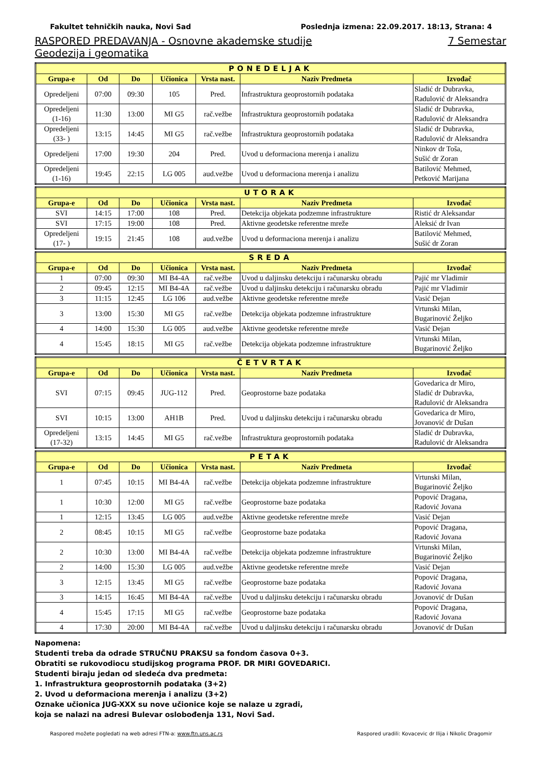Fakultet tehničkih nauka, Novi Sad Poslednja izmena: 22.09.2017. 18:13, Strana: 4
RASPORED PREDAVANJA - Osnovne akademske studije 7 Semestar
Geodezija i geomatika
| PONEDELJAK | | | | | | |
| Grupa-e | Od | Do | Učionica | Vrsta nast. | Naziv Predmeta | Izvođač |
| Opredeljeni | 07:00 | 09:30 | 105 | Pred. | Infrastruktura geoprostornih podataka | Sladić dr Dubravka, Radulović dr Aleksandra |
| Opredeljeni (1-16) | 11:30 | 13:00 | MI G5 | rač.vežbe | Infrastruktura geoprostornih podataka | Sladić dr Dubravka, Radulović dr Aleksandra |
| Opredeljeni (33- ) | 13:15 | 14:45 | MI G5 | rač.vežbe | Infrastruktura geoprostornih podataka | Sladić dr Dubravka, Radulović dr Aleksandra |
| Opredeljeni | 17:00 | 19:30 | 204 | Pred. | Uvod u deformaciona merenja i analizu | Ninkov dr Toša, Sušić dr Zoran |
| Opredeljeni (1-16) | 19:45 | 22:15 | LG 005 | aud.vežbe | Uvod u deformaciona merenja i analizu | Batilović Mehmed, Petković Marijana |
| UTORAK | | | | | | |
| Grupa-e | Od | Do | Učionica | Vrsta nast. | Naziv Predmeta | Izvođač |
| SVI | 14:15 | 17:00 | 108 | Pred. | Detekcija objekata podzemne infrastrukture | Ristić dr Aleksandar |
| SVI | 17:15 | 19:00 | 108 | Pred. | Aktivne geodetske referentne mreže | Aleksić dr Ivan |
| Opredeljeni (17- ) | 19:15 | 21:45 | 108 | aud.vežbe | Uvod u deformaciona merenja i analizu | Batilović Mehmed, Sušić dr Zoran |
| SREDA | | | | | | |
| Grupa-e | Od | Do | Učionica | Vrsta nast. | Naziv Predmeta | Izvođač |
| 1 | 07:00 | 09:30 | MI B4-4A | rač.vežbe | Uvod u daljinsku detekciju i računarsku obradu | Pajić mr Vladimir |
| 2 | 09:45 | 12:15 | MI B4-4A | rač.vežbe | Uvod u daljinsku detekciju i računarsku obradu | Pajić mr Vladimir |
| 3 | 11:15 | 12:45 | LG 106 | aud.vežbe | Aktivne geodetske referentne mreže | Vasić Dejan |
| 3 | 13:00 | 15:30 | MI G5 | rač.vežbe | Detekcija objekata podzemne infrastrukture | Vrtunski Milan, Bugarinović Željko |
| 4 | 14:00 | 15:30 | LG 005 | aud.vežbe | Aktivne geodetske referentne mreže | Vasić Dejan |
| 4 | 15:45 | 18:15 | MI G5 | rač.vežbe | Detekcija objekata podzemne infrastrukture | Vrtunski Milan, Bugarinović Željko |
| ČETVRTAK | | | | | | |
| Grupa-e | Od | Do | Učionica | Vrsta nast. | Naziv Predmeta | Izvođač |
| SVI | 07:15 | 09:45 | JUG-112 | Pred. | Geoprostorne baze podataka | Govedarica dr Miro, Sladić dr Dubravka, Radulović dr Aleksandra |
| SVI | 10:15 | 13:00 | AH1B | Pred. | Uvod u daljinsku detekciju i računarsku obradu | Govedarica dr Miro, Jovanović dr Dušan |
| Opredeljeni (17-32) | 13:15 | 14:45 | MI G5 | rač.vežbe | Infrastruktura geoprostornih podataka | Sladić dr Dubravka, Radulović dr Aleksandra |
| PETAK | | | | | | |
| Grupa-e | Od | Do | Učionica | Vrsta nast. | Naziv Predmeta | Izvođač |
| 1 | 07:45 | 10:15 | MI B4-4A | rač.vežbe | Detekcija objekata podzemne infrastrukture | Vrtunski Milan, Bugarinović Željko |
| 1 | 10:30 | 12:00 | MI G5 | rač.vežbe | Geoprostorne baze podataka | Popović Dragana, Radović Jovana |
| 1 | 12:15 | 13:45 | LG 005 | aud.vežbe | Aktivne geodetske referentne mreže | Vasić Dejan |
| 2 | 08:45 | 10:15 | MI G5 | rač.vežbe | Geoprostorne baze podataka | Popović Dragana, Radović Jovana |
| 2 | 10:30 | 13:00 | MI B4-4A | rač.vežbe | Detekcija objekata podzemne infrastrukture | Vrtunski Milan, Bugarinović Željko |
| 2 | 14:00 | 15:30 | LG 005 | aud.vežbe | Aktivne geodetske referentne mreže | Vasić Dejan |
| 3 | 12:15 | 13:45 | MI G5 | rač.vežbe | Geoprostorne baze podataka | Popović Dragana, Radović Jovana |
| 3 | 14:15 | 16:45 | MI B4-4A | rač.vežbe | Uvod u daljinsku detekciju i računarsku obradu | Jovanović dr Dušan |
| 4 | 15:45 | 17:15 | MI G5 | rač.vežbe | Geoprostorne baze podataka | Popović Dragana, Radović Jovana |
| 4 | 17:30 | 20:00 | MI B4-4A | rač.vežbe | Uvod u daljinsku detekciju i računarsku obradu | Jovanović dr Dušan |
Napomena:
Studenti treba da odrade STRUČNU PRAKSU sa fondom časova 0+3.
Obratiti se rukovodiocu studijskog programa PROF. DR MIRI GOVEDARICI.
Studenti biraju jedan od sledeća dva predmeta:
1. Infrastruktura geoprostornih podataka (3+2)
2. Uvod u deformaciona merenja i analizu (3+2)
Oznake učionica JUG-XXX su nove učionice koje se nalaze u zgradi,
koja se nalazi na adresi Bulevar oslobođenja 131, Novi Sad.
Raspored možete pogledati na web adresi FTN-a: www.ftn.uns.ac.rs Raspored uradili: Kovacevic dr Ilija i Nikolic Dragomir